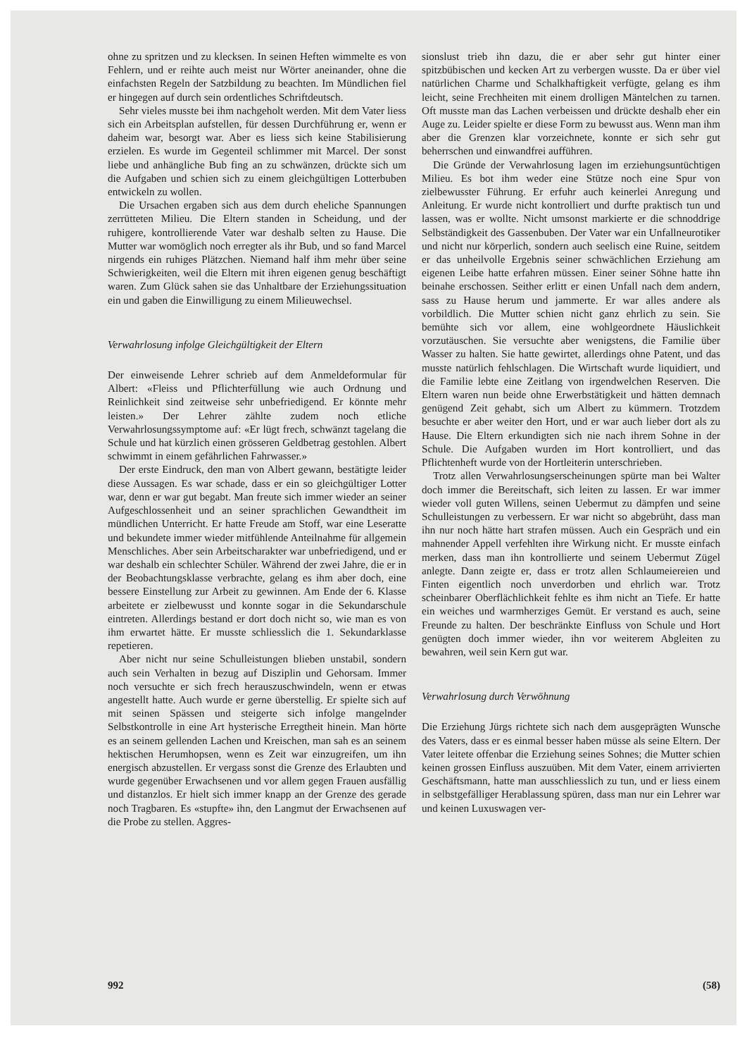ohne zu spritzen und zu klecksen. In seinen Heften wimmelte es von Fehlern, und er reihte auch meist nur Wörter aneinander, ohne die einfachsten Regeln der Satzbildung zu beachten. Im Mündlichen fiel er hingegen auf durch sein ordentliches Schriftdeutsch.
Sehr vieles musste bei ihm nachgeholt werden. Mit dem Vater liess sich ein Arbeitsplan aufstellen, für dessen Durchführung er, wenn er daheim war, besorgt war. Aber es liess sich keine Stabilisierung erzielen. Es wurde im Gegenteil schlimmer mit Marcel. Der sonst liebe und anhängliche Bub fing an zu schwänzen, drückte sich um die Aufgaben und schien sich zu einem gleichgültigen Lotterbuben entwickeln zu wollen.
Die Ursachen ergaben sich aus dem durch eheliche Spannungen zerrütteten Milieu. Die Eltern standen in Scheidung, und der ruhigere, kontrollierende Vater war deshalb selten zu Hause. Die Mutter war womöglich noch erregter als ihr Bub, und so fand Marcel nirgends ein ruhiges Plätzchen. Niemand half ihm mehr über seine Schwierigkeiten, weil die Eltern mit ihren eigenen genug beschäftigt waren. Zum Glück sahen sie das Unhaltbare der Erziehungssituation ein und gaben die Einwilligung zu einem Milieuwechsel.
Verwahrlosung infolge Gleichgültigkeit der Eltern
Der einweisende Lehrer schrieb auf dem Anmeldeformular für Albert: «Fleiss und Pflichterfüllung wie auch Ordnung und Reinlichkeit sind zeitweise sehr unbefriedigend. Er könnte mehr leisten.» Der Lehrer zählte zudem noch etliche Verwahrlosungssymptome auf: «Er lügt frech, schwänzt tagelang die Schule und hat kürzlich einen grösseren Geldbetrag gestohlen. Albert schwimmt in einem gefährlichen Fahrwasser.»
Der erste Eindruck, den man von Albert gewann, bestätigte leider diese Aussagen. Es war schade, dass er ein so gleichgültiger Lotter war, denn er war gut begabt. Man freute sich immer wieder an seiner Aufgeschlossenheit und an seiner sprachlichen Gewandtheit im mündlichen Unterricht. Er hatte Freude am Stoff, war eine Leseratte und bekundete immer wieder mitfühlende Anteilnahme für allgemein Menschliches. Aber sein Arbeitscharakter war unbefriedigend, und er war deshalb ein schlechter Schüler. Während der zwei Jahre, die er in der Beobachtungsklasse verbrachte, gelang es ihm aber doch, eine bessere Einstellung zur Arbeit zu gewinnen. Am Ende der 6. Klasse arbeitete er zielbewusst und konnte sogar in die Sekundarschule eintreten. Allerdings bestand er dort doch nicht so, wie man es von ihm erwartet hätte. Er musste schliesslich die 1. Sekundarklasse repetieren.
Aber nicht nur seine Schulleistungen blieben unstabil, sondern auch sein Verhalten in bezug auf Disziplin und Gehorsam. Immer noch versuchte er sich frech herauszuschwindeln, wenn er etwas angestellt hatte. Auch wurde er gerne überstellig. Er spielte sich auf mit seinen Spässen und steigerte sich infolge mangelnder Selbstkontrolle in eine Art hysterische Erregtheit hinein. Man hörte es an seinem gellenden Lachen und Kreischen, man sah es an seinem hektischen Herumhopsen, wenn es Zeit war einzugreifen, um ihn energisch abzustellen. Er vergass sonst die Grenze des Erlaubten und wurde gegenüber Erwachsenen und vor allem gegen Frauen ausfällig und distanzlos. Er hielt sich immer knapp an der Grenze des gerade noch Tragbaren. Es «stupfte» ihn, den Langmut der Erwachsenen auf die Probe zu stellen. Aggres-
sionslust trieb ihn dazu, die er aber sehr gut hinter einer spitzbübischen und kecken Art zu verbergen wusste. Da er über viel natürlichen Charme und Schalkhaftigkeit verfügte, gelang es ihm leicht, seine Frechheiten mit einem drolligen Mäntelchen zu tarnen. Oft musste man das Lachen verbeissen und drückte deshalb eher ein Auge zu. Leider spielte er diese Form zu bewusst aus. Wenn man ihm aber die Grenzen klar vorzeichnete, konnte er sich sehr gut beherrschen und einwandfrei aufführen.
Die Gründe der Verwahrlosung lagen im erziehungsuntüchtigen Milieu. Es bot ihm weder eine Stütze noch eine Spur von zielbewusster Führung. Er erfuhr auch keinerlei Anregung und Anleitung. Er wurde nicht kontrolliert und durfte praktisch tun und lassen, was er wollte. Nicht umsonst markierte er die schnoddrige Selbständigkeit des Gassenbuben. Der Vater war ein Unfallneurotiker und nicht nur körperlich, sondern auch seelisch eine Ruine, seitdem er das unheilvolle Ergebnis seiner schwächlichen Erziehung am eigenen Leibe hatte erfahren müssen. Einer seiner Söhne hatte ihn beinahe erschossen. Seither erlitt er einen Unfall nach dem andern, sass zu Hause herum und jammerte. Er war alles andere als vorbildlich. Die Mutter schien nicht ganz ehrlich zu sein. Sie bemühte sich vor allem, eine wohlgeordnete Häuslichkeit vorzutäuschen. Sie versuchte aber wenigstens, die Familie über Wasser zu halten. Sie hatte gewirtet, allerdings ohne Patent, und das musste natürlich fehlschlagen. Die Wirtschaft wurde liquidiert, und die Familie lebte eine Zeitlang von irgendwelchen Reserven. Die Eltern waren nun beide ohne Erwerbstätigkeit und hätten demnach genügend Zeit gehabt, sich um Albert zu kümmern. Trotzdem besuchte er aber weiter den Hort, und er war auch lieber dort als zu Hause. Die Eltern erkundigten sich nie nach ihrem Sohne in der Schule. Die Aufgaben wurden im Hort kontrolliert, und das Pflichtenheft wurde von der Hortleiterin unterschrieben.
Trotz allen Verwahrlosungserscheinungen spürte man bei Walter doch immer die Bereitschaft, sich leiten zu lassen. Er war immer wieder voll guten Willens, seinen Uebermut zu dämpfen und seine Schulleistungen zu verbessern. Er war nicht so abgebrüht, dass man ihn nur noch hätte hart strafen müssen. Auch ein Gespräch und ein mahnender Appell verfehlten ihre Wirkung nicht. Er musste einfach merken, dass man ihn kontrollierte und seinem Uebermut Zügel anlegte. Dann zeigte er, dass er trotz allen Schlaumeiereien und Finten eigentlich noch unverdorben und ehrlich war. Trotz scheinbarer Oberflächlichkeit fehlte es ihm nicht an Tiefe. Er hatte ein weiches und warmherziges Gemüt. Er verstand es auch, seine Freunde zu halten. Der beschränkte Einfluss von Schule und Hort genügten doch immer wieder, ihn vor weiterem Abgleiten zu bewahren, weil sein Kern gut war.
Verwahrlosung durch Verwöhnung
Die Erziehung Jürgs richtete sich nach dem ausgeprägten Wunsche des Vaters, dass er es einmal besser haben müsse als seine Eltern. Der Vater leitete offenbar die Erziehung seines Sohnes; die Mutter schien keinen grossen Einfluss auszuüben. Mit dem Vater, einem arrivierten Geschäftsmann, hatte man ausschliesslich zu tun, und er liess einem in selbstgefälliger Herablassung spüren, dass man nur ein Lehrer war und keinen Luxuswagen ver-
992 (58)